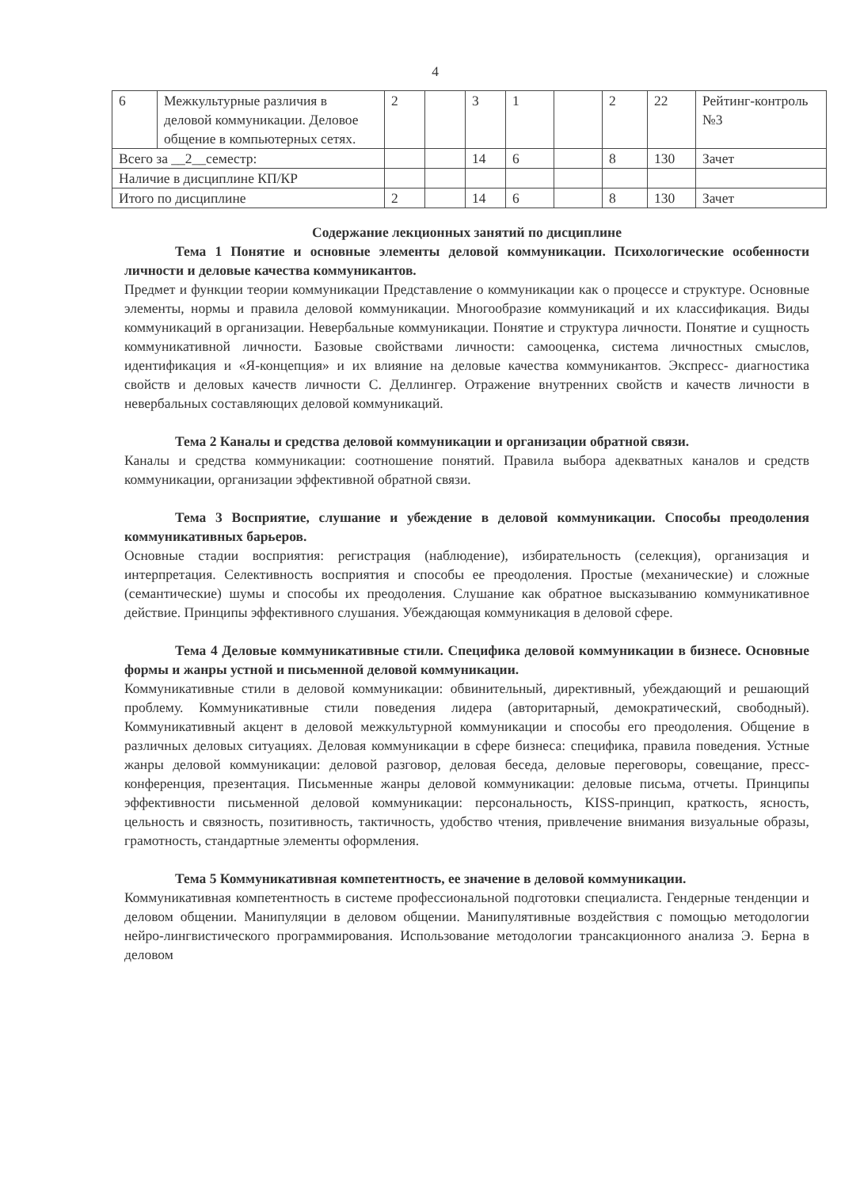4
| 6 | Межкультурные различия в деловой коммуникации. Деловое общение в компьютерных сетях. | 2 | | 3 | 1 | | 2 | 22 | Рейтинг-контроль №3 |
| Всего за __2__семестр: | | | | 14 | 6 | | 8 | 130 | Зачет |
| Наличие в дисциплине КП/КР | | | | | | | | | |
| Итого по дисциплине | | 2 | | 14 | 6 | | 8 | 130 | Зачет |
Содержание лекционных занятий по дисциплине
Тема 1 Понятие и основные элементы деловой коммуникации. Психологические особенности личности и деловые качества коммуникантов.
Предмет и функции теории коммуникации Представление о коммуникации как о процессе и структуре. Основные элементы, нормы и правила деловой коммуникации. Многообразие коммуникаций и их классификация. Виды коммуникаций в организации. Невербальные коммуникации. Понятие и структура личности. Понятие и сущность коммуникативной личности. Базовые свойствами личности: самооценка, система личностных смыслов, идентификация и «Я-концепция» и их влияние на деловые качества коммуникантов. Экспресс- диагностика свойств и деловых качеств личности С. Деллингер. Отражение внутренних свойств и качеств личности в невербальных составляющих деловой коммуникаций.
Тема 2 Каналы и средства деловой коммуникации и организации обратной связи.
Каналы и средства коммуникации: соотношение понятий. Правила выбора адекватных каналов и средств коммуникации, организации эффективной обратной связи.
Тема 3 Восприятие, слушание и убеждение в деловой коммуникации. Способы преодоления коммуникативных барьеров.
Основные стадии восприятия: регистрация (наблюдение), избирательность (селекция), организация и интерпретация. Селективность восприятия и способы ее преодоления. Простые (механические) и сложные (семантические) шумы и способы их преодоления. Слушание как обратное высказыванию коммуникативное действие. Принципы эффективного слушания. Убеждающая коммуникация в деловой сфере.
Тема 4 Деловые коммуникативные стили. Специфика деловой коммуникации в бизнесе. Основные формы и жанры устной и письменной деловой коммуникации.
Коммуникативные стили в деловой коммуникации: обвинительный, директивный, убеждающий и решающий проблему. Коммуникативные стили поведения лидера (авторитарный, демократический, свободный). Коммуникативный акцент в деловой межкультурной коммуникации и способы его преодоления. Общение в различных деловых ситуациях. Деловая коммуникации в сфере бизнеса: специфика, правила поведения. Устные жанры деловой коммуникации: деловой разговор, деловая беседа, деловые переговоры, совещание, пресс-конференция, презентация. Письменные жанры деловой коммуникации: деловые письма, отчеты. Принципы эффективности письменной деловой коммуникации: персональность, KISS-принцип, краткость, ясность, цельность и связность, позитивность, тактичность, удобство чтения, привлечение внимания визуальные образы, грамотность, стандартные элементы оформления.
Тема 5 Коммуникативная компетентность, ее значение в деловой коммуникации.
Коммуникативная компетентность в системе профессиональной подготовки специалиста. Гендерные тенденции и деловом общении. Манипуляции в деловом общении. Манипулятивные воздействия с помощью методологии нейро-лингвистического программирования. Использование методологии трансакционного анализа Э. Берна в деловом